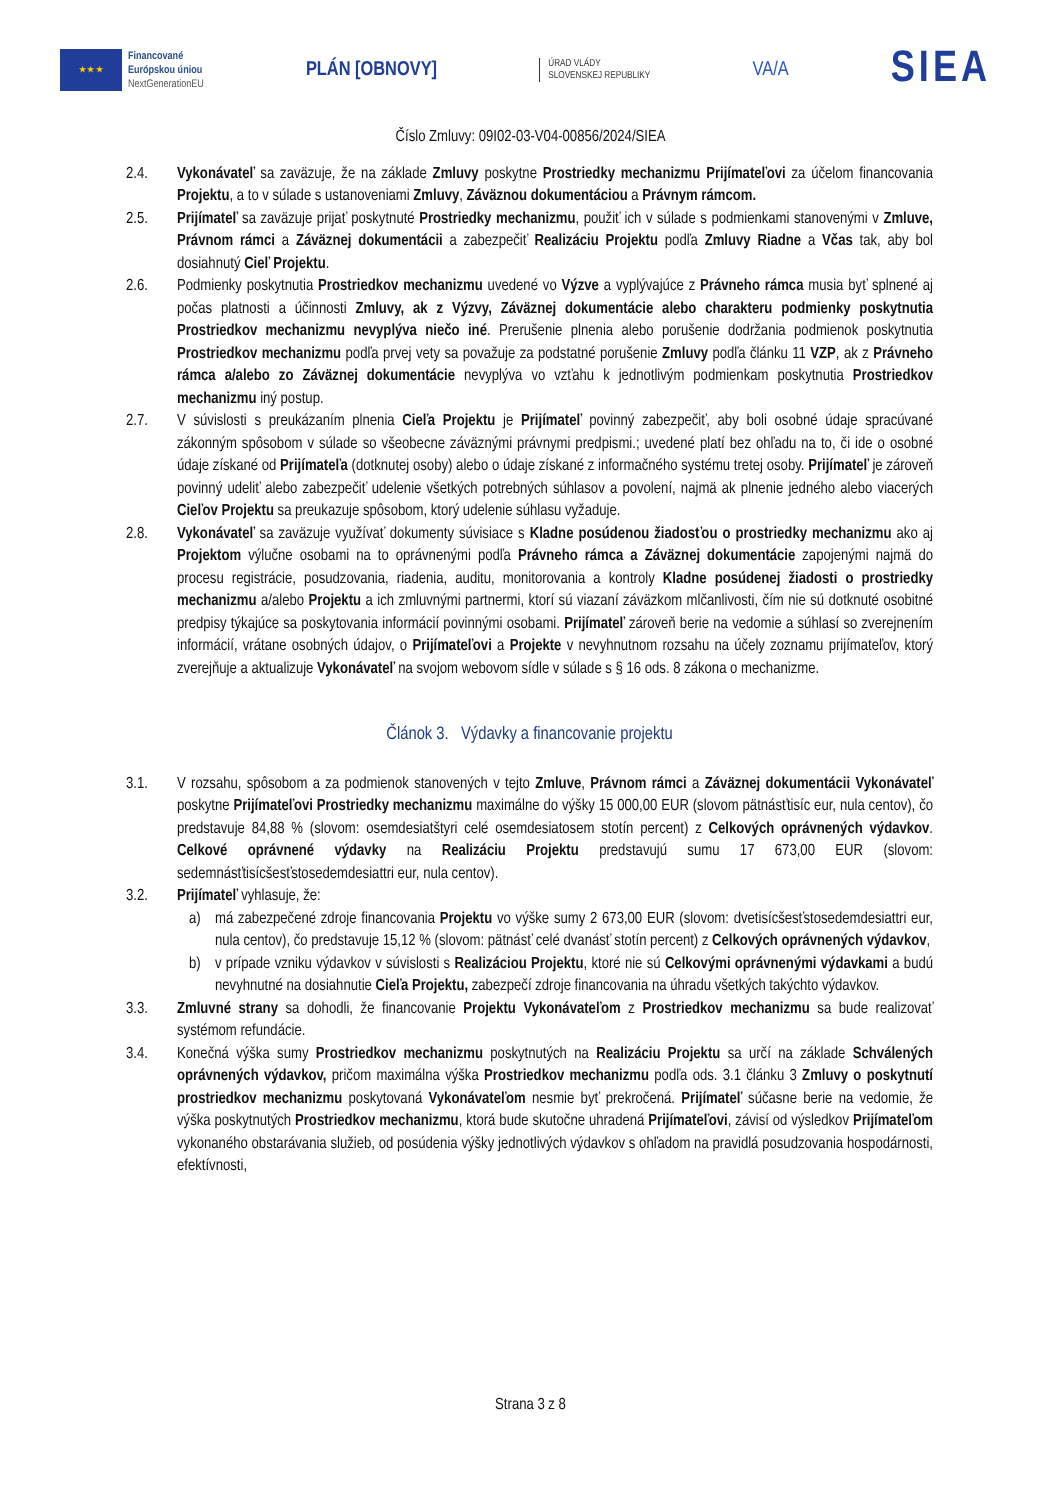★ ★ ★
Financované
Európskou úniou
NextGenerationEU
PLÁN [OBNOVY]
ÚRAD VLÁDY
SLOVENSKEJ REPUBLIKY
VA/A
SIEA
Číslo Zmluvy: 09I02-03-V04-00856/2024/SIEA
2.4. Vykonávateľ sa zaväzuje, že na základe Zmluvy poskytne Prostriedky mechanizmu Prijímateľovi za účelom financovania Projektu, a to v súlade s ustanoveniami Zmluvy, Záväznou dokumentáciou a Právnym rámcom.
2.5. Prijímateľ sa zaväzuje prijať poskytnuté Prostriedky mechanizmu, použiť ich v súlade s podmienkami stanovenými v Zmluve, Právnom rámci a Záväznej dokumentácii a zabezpečiť Realizáciu Projektu podľa Zmluvy Riadne a Včas tak, aby bol dosiahnutý Cieľ Projektu.
2.6. Podmienky poskytnutia Prostriedkov mechanizmu uvedené vo Výzve a vyplývajúce z Právneho rámca musia byť splnené aj počas platnosti a účinnosti Zmluvy, ak z Výzvy, Záväznej dokumentácie alebo charakteru podmienky poskytnutia Prostriedkov mechanizmu nevyplýva niečo iné. Prerušenie plnenia alebo porušenie dodržania podmienok poskytnutia Prostriedkov mechanizmu podľa prvej vety sa považuje za podstatné porušenie Zmluvy podľa článku 11 VZP, ak z Právneho rámca a/alebo zo Záväznej dokumentácie nevyplýva vo vzťahu k jednotlivým podmienkam poskytnutia Prostriedkov mechanizmu iný postup.
2.7. V súvislosti s preukázaním plnenia Cieľa Projektu je Prijímateľ povinný zabezpečiť, aby boli osobné údaje spracúvané zákonným spôsobom v súlade so všeobecne záväznými právnymi predpismi.; uvedené platí bez ohľadu na to, či ide o osobné údaje získané od Prijímateľa (dotknutej osoby) alebo o údaje získané z informačného systému tretej osoby. Prijímateľ je zároveň povinný udeliť alebo zabezpečiť udelenie všetkých potrebných súhlasov a povolení, najmä ak plnenie jedného alebo viacerých Cieľov Projektu sa preukazuje spôsobom, ktorý udelenie súhlasu vyžaduje.
2.8. Vykonávateľ sa zaväzuje využívať dokumenty súvisiace s Kladne posúdenou žiadosťou o prostriedky mechanizmu ako aj Projektom výlučne osobami na to oprávnenými podľa Právneho rámca a Záväznej dokumentácie zapojenými najmä do procesu registrácie, posudzovania, riadenia, auditu, monitorovania a kontroly Kladne posúdenej žiadosti o prostriedky mechanizmu a/alebo Projektu a ich zmluvnými partnermi, ktorí sú viazaní záväzkom mlčanlivosti, čím nie sú dotknuté osobitné predpisy týkajúce sa poskytovania informácií povinnými osobami. Prijímateľ zároveň berie na vedomie a súhlasí so zverejnením informácií, vrátane osobných údajov, o Prijímateľovi a Projekte v nevyhnutnom rozsahu na účely zoznamu prijímateľov, ktorý zverejňuje a aktualizuje Vykonávateľ na svojom webovom sídle v súlade s § 16 ods. 8 zákona o mechanizme.
Článok 3. Výdavky a financovanie projektu
3.1. V rozsahu, spôsobom a za podmienok stanovených v tejto Zmluve, Právnom rámci a Záväznej dokumentácii Vykonávateľ poskytne Prijímateľovi Prostriedky mechanizmu maximálne do výšky 15 000,00 EUR (slovom pätnásťtisíc eur, nula centov), čo predstavuje 84,88 % (slovom: osemdesiatštyri celé osemdesiatosem stotín percent) z Celkových oprávnených výdavkov. Celkové oprávnené výdavky na Realizáciu Projektu predstavujú sumu 17 673,00 EUR (slovom: sedemnásťtisícšesťstosedemdesiattri eur, nula centov).
3.2. Prijímateľ vyhlasuje, že:
a) má zabezpečené zdroje financovania Projektu vo výške sumy 2 673,00 EUR (slovom: dvetisícšesťstosedemdesiattri eur, nula centov), čo predstavuje 15,12 % (slovom: pätnásť celé dvanásť stotín percent) z Celkových oprávnených výdavkov,
b) v prípade vzniku výdavkov v súvislosti s Realizáciou Projektu, ktoré nie sú Celkovými oprávnenými výdavkami a budú nevyhnutné na dosiahnutie Cieľa Projektu, zabezpečí zdroje financovania na úhradu všetkých takýchto výdavkov.
3.3. Zmluvné strany sa dohodli, že financovanie Projektu Vykonávateľom z Prostriedkov mechanizmu sa bude realizovať systémom refundácie.
3.4. Konečná výška sumy Prostriedkov mechanizmu poskytnutých na Realizáciu Projektu sa určí na základe Schválených oprávnených výdavkov, pričom maximálna výška Prostriedkov mechanizmu podľa ods. 3.1 článku 3 Zmluvy o poskytnutí prostriedkov mechanizmu poskytovaná Vykonávateľom nesmie byť prekročená. Prijímateľ súčasne berie na vedomie, že výška poskytnutých Prostriedkov mechanizmu, ktorá bude skutočne uhradená Prijímateľovi, závisí od výsledkov Prijímateľom vykonaného obstarávania služieb, od posúdenia výšky jednotlivých výdavkov s ohľadom na pravidlá posudzovania hospodárnosti, efektívnosti,
Strana 3 z 8